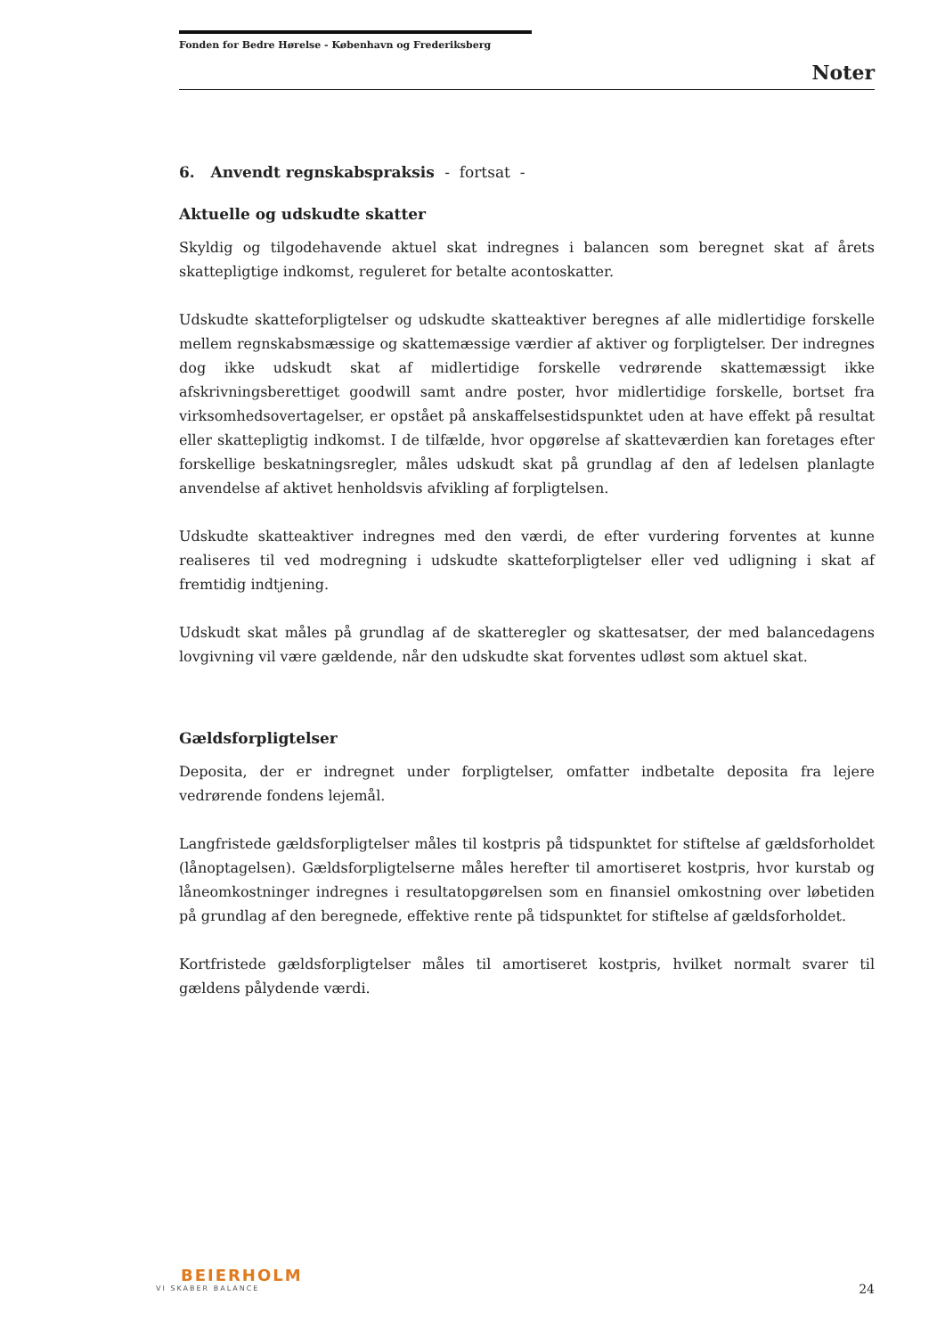Fonden for Bedre Hørelse - København og Frederiksberg
Noter
6. Anvendt regnskabspraksis - fortsat -
Aktuelle og udskudte skatter
Skyldig og tilgodehavende aktuel skat indregnes i balancen som beregnet skat af årets skattepligtige indkomst, reguleret for betalte acontoskatter.
Udskudte skatteforpligtelser og udskudte skatteaktiver beregnes af alle midlertidige forskelle mellem regnskabsmæssige og skattemæssige værdier af aktiver og forpligtelser. Der indregnes dog ikke udskudt skat af midlertidige forskelle vedrørende skattemæssigt ikke afskrivningsberettiget goodwill samt andre poster, hvor midlertidige forskelle, bortset fra virksomhedsovertagelser, er opstået på anskaffelsestidspunktet uden at have effekt på resultat eller skattepligtig indkomst. I de tilfælde, hvor opgørelse af skatteværdien kan foretages efter forskellige beskatningsregler, måles udskudt skat på grundlag af den af ledelsen planlagte anvendelse af aktivet henholdsvis afvikling af forpligtelsen.
Udskudte skatteaktiver indregnes med den værdi, de efter vurdering forventes at kunne realiseres til ved modregning i udskudte skatteforpligtelser eller ved udligning i skat af fremtidig indtjening.
Udskudt skat måles på grundlag af de skatteregler og skattesatser, der med balancedagens lovgivning vil være gældende, når den udskudte skat forventes udløst som aktuel skat.
Gældsforpligtelser
Deposita, der er indregnet under forpligtelser, omfatter indbetalte deposita fra lejere vedrørende fondens lejemål.
Langfristede gældsforpligtelser måles til kostpris på tidspunktet for stiftelse af gældsforholdet (lånoptagelsen). Gældsforpligtelserne måles herefter til amortiseret kostpris, hvor kurstab og låneomkostninger indregnes i resultatopgørelsen som en finansiel omkostning over løbetiden på grundlag af den beregnede, effektive rente på tidspunktet for stiftelse af gældsforholdet.
Kortfristede gældsforpligtelser måles til amortiseret kostpris, hvilket normalt svarer til gældens pålydende værdi.
BEIERHOLM
VI SKABER BALANCE
24